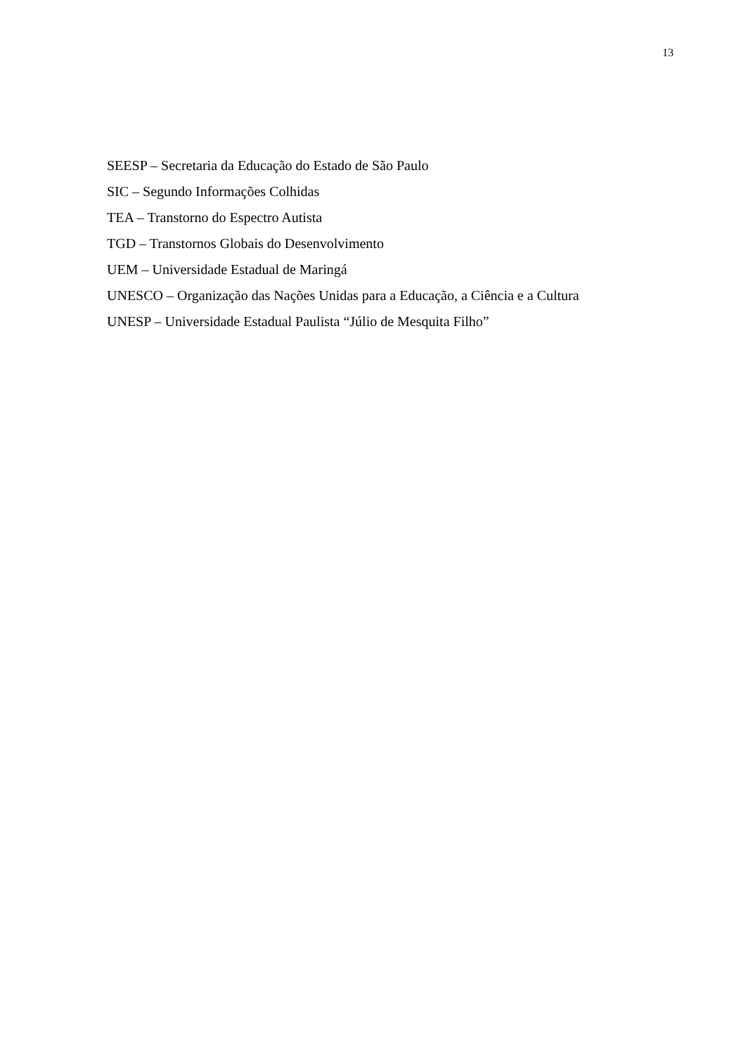13
SEESP – Secretaria da Educação do Estado de São Paulo
SIC – Segundo Informações Colhidas
TEA – Transtorno do Espectro Autista
TGD – Transtornos Globais do Desenvolvimento
UEM – Universidade Estadual de Maringá
UNESCO – Organização das Nações Unidas para a Educação, a Ciência e a Cultura
UNESP – Universidade Estadual Paulista “Júlio de Mesquita Filho”